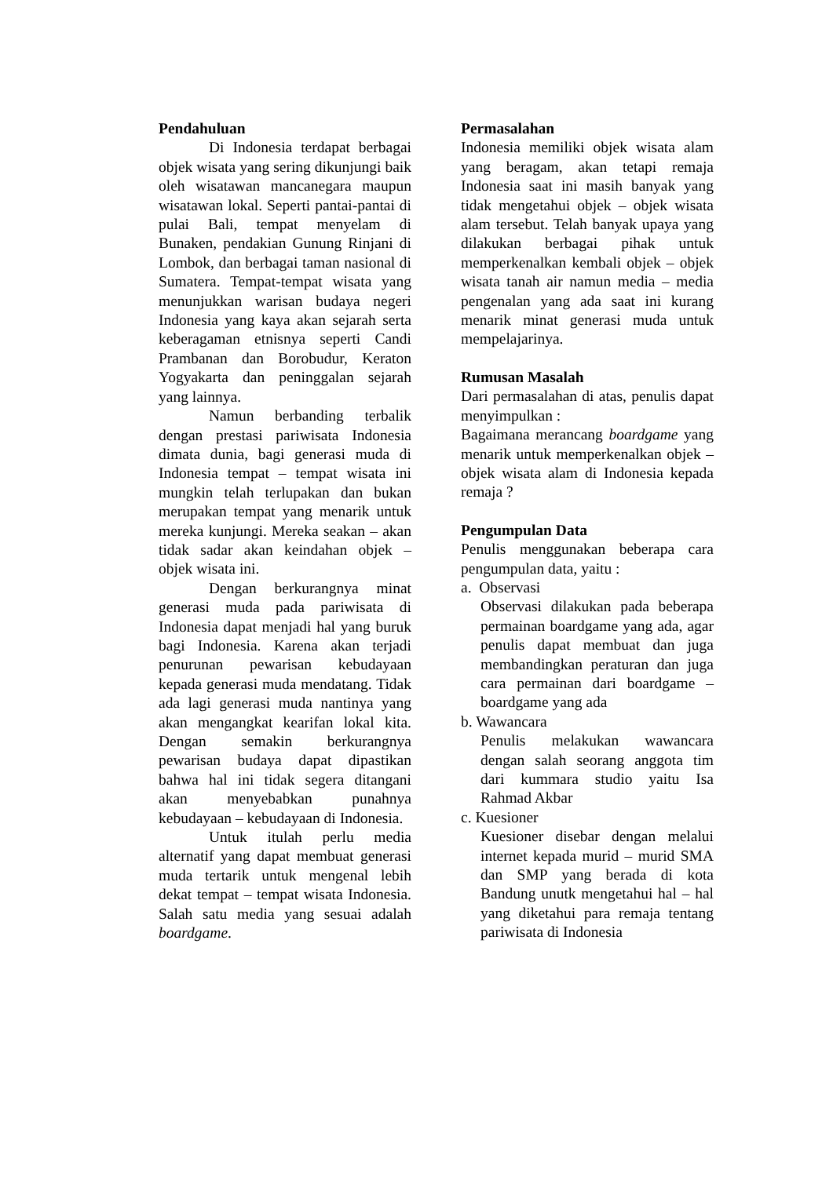Pendahuluan
Di Indonesia terdapat berbagai objek wisata yang sering dikunjungi baik oleh wisatawan mancanegara maupun wisatawan lokal. Seperti pantai-pantai di pulai Bali, tempat menyelam di Bunaken, pendakian Gunung Rinjani di Lombok, dan berbagai taman nasional di Sumatera. Tempat-tempat wisata yang menunjukkan warisan budaya negeri Indonesia yang kaya akan sejarah serta keberagaman etnisnya seperti Candi Prambanan dan Borobudur, Keraton Yogyakarta dan peninggalan sejarah yang lainnya.
Namun berbanding terbalik dengan prestasi pariwisata Indonesia dimata dunia, bagi generasi muda di Indonesia tempat – tempat wisata ini mungkin telah terlupakan dan bukan merupakan tempat yang menarik untuk mereka kunjungi. Mereka seakan – akan tidak sadar akan keindahan objek – objek wisata ini.
Dengan berkurangnya minat generasi muda pada pariwisata di Indonesia dapat menjadi hal yang buruk bagi Indonesia. Karena akan terjadi penurunan pewarisan kebudayaan kepada generasi muda mendatang. Tidak ada lagi generasi muda nantinya yang akan mengangkat kearifan lokal kita. Dengan semakin berkurangnya pewarisan budaya dapat dipastikan bahwa hal ini tidak segera ditangani akan menyebabkan punahnya kebudayaan – kebudayaan di Indonesia.
Untuk itulah perlu media alternatif yang dapat membuat generasi muda tertarik untuk mengenal lebih dekat tempat – tempat wisata Indonesia. Salah satu media yang sesuai adalah boardgame.
Permasalahan
Indonesia memiliki objek wisata alam yang beragam, akan tetapi remaja Indonesia saat ini masih banyak yang tidak mengetahui objek – objek wisata alam tersebut. Telah banyak upaya yang dilakukan berbagai pihak untuk memperkenalkan kembali objek – objek wisata tanah air namun media – media pengenalan yang ada saat ini kurang menarik minat generasi muda untuk mempelajarinya.
Rumusan Masalah
Dari permasalahan di atas, penulis dapat menyimpulkan :
Bagaimana merancang boardgame yang menarik untuk memperkenalkan objek – objek wisata alam di Indonesia kepada remaja ?
Pengumpulan Data
Penulis menggunakan beberapa cara pengumpulan data, yaitu :
a. Observasi
Observasi dilakukan pada beberapa permainan boardgame yang ada, agar penulis dapat membuat dan juga membandingkan peraturan dan juga cara permainan dari boardgame – boardgame yang ada
b. Wawancara
Penulis melakukan wawancara dengan salah seorang anggota tim dari kummara studio yaitu Isa Rahmad Akbar
c. Kuesioner
Kuesioner disebar dengan melalui internet kepada murid – murid SMA dan SMP yang berada di kota Bandung unutk mengetahui hal – hal yang diketahui para remaja tentang pariwisata di Indonesia